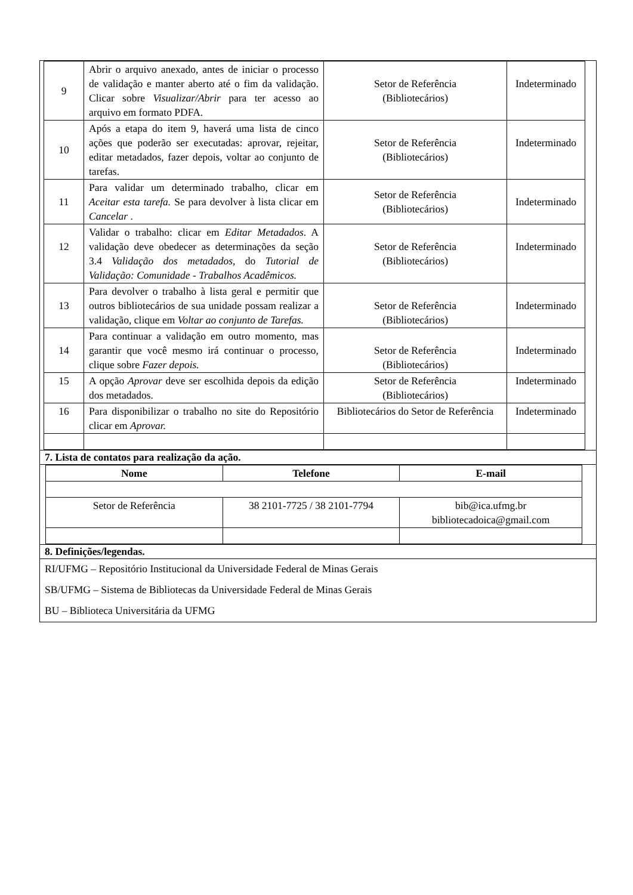| 9 | Abrir o arquivo anexado, antes de iniciar o processo de validação e manter aberto até o fim da validação. Clicar sobre Visualizar/Abrir para ter acesso ao arquivo em formato PDFA. | Setor de Referência (Bibliotecários) | Indeterminado |
| 10 | Após a etapa do item 9, haverá uma lista de cinco ações que poderão ser executadas: aprovar, rejeitar, editar metadados, fazer depois, voltar ao conjunto de tarefas. | Setor de Referência (Bibliotecários) | Indeterminado |
| 11 | Para validar um determinado trabalho, clicar em Aceitar esta tarefa. Se para devolver à lista clicar em Cancelar . | Setor de Referência (Bibliotecários) | Indeterminado |
| 12 | Validar o trabalho: clicar em Editar Metadados . A validação deve obedecer as determinações da seção 3.4 Validação dos metadados , do Tutorial de Validação: Comunidade - Trabalhos Acadêmicos. | Setor de Referência (Bibliotecários) | Indeterminado |
| 13 | Para devolver o trabalho à lista geral e permitir que outros bibliotecários de sua unidade possam realizar a validação, clique em Voltar ao conjunto de Tarefas. | Setor de Referência (Bibliotecários) | Indeterminado |
| 14 | Para continuar a validação em outro momento, mas garantir que você mesmo irá continuar o processo, clique sobre Fazer depois. | Setor de Referência (Bibliotecários) | Indeterminado |
| 15 | A opção Aprovar deve ser escolhida depois da edição dos metadados. | Setor de Referência (Bibliotecários) | Indeterminado |
| 16 | Para disponibilizar o trabalho no site do Repositório clicar em Aprovar. | Bibliotecários do Setor de Referência | Indeterminado |
7. Lista de contatos para realização da ação.
| Nome | Telefone | E-mail |
| --- | --- | --- |
| Setor de Referência | 38 2101-7725 / 38 2101-7794 | bib@ica.ufmg.br bibliotecadoica@gmail.com |
8. Definições/legendas.
RI/UFMG – Repositório Institucional da Universidade Federal de Minas Gerais
SB/UFMG – Sistema de Bibliotecas da Universidade Federal de Minas Gerais
BU – Biblioteca Universitária da UFMG